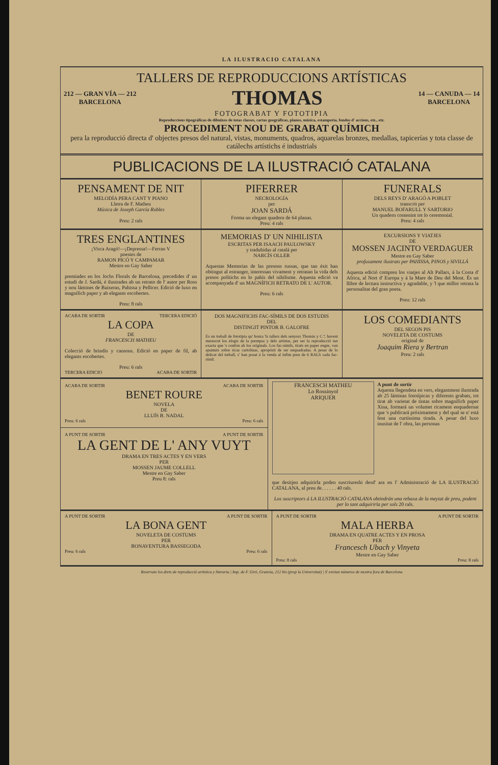LA ILUSTRACIO CATALANA
TALLERS DE REPRODUCCIONS ARTÍSTICAS
212 — GRAN VÍA — 212
BARCELONA
THOMAS
14 — CANUDA — 14
BARCELONA
FOTOGRABAT Y FOTOTIPIA
Reproduccions tipográficas de dibuixos de totas classes, cartas geográficas, planos, música, estampería, fondos d' accions, etz., etz.
PROCEDIMENT NOU DE GRABAT QUÍMICH
pera la reproducció directa d' objectes presos del natural, vistas, monuments, quadros, aquarelas bronzes, medallas, tapicerías y tota classe de catálechs artístichs é industrials
PUBLICACIONS DE LA ILUSTRACIÓ CATALANA
PENSAMENT DE NIT
MELODÍA PERA CANT Y PIANO
Lletra de F. Matheu
Música de Joseph García Robles
Preu: 2 rals
PIFERRER
NECROLOGÍA
per
JOAN SARDÁ
Forma un elegant quadern de 64 planas.
Preu: 4 rals
FUNERALS
DELS REYS D' ARAGÓ A POBLET
transcrit per
MANUEL BOFARULL Y SARTORIO
Un quadern contenint tot lo ceremonial.
Preu: 4 rals
TRES ENGLANTINES
¡Visca Aragó!—¡Depressa!—Ferran V
poesies de
RAMON PICÓ Y CAMPAMAR
Mestre en Gay Saber
premiades en los Jochs Florals de Barcelona, precedides d' un estudi de J. Sardá, é ilustrades ab un retrato de l' autor per Ross y nou lámines de Baixeras, Pahissa y Pellicer. Edició de luxo en magnífich paper y ab elegants escobertes.
Preu: 8 rals
MEMORIAS D' UN NIHILISTA
ESCRITAS PER ISAACH PAULOWSKY
y traduhidas al catalá per
NARCÍS OLLER
Aquestas Memorias de las presons russas, que tan éxit han obtingut al estranger, interessan vivament y retratan la vida dels presos polítichs en lo pahís del nihilisme. Aquesta edició va acompanyada d' un MAGNÍFICH RETRATO DE L' AUTOR.
Preu: 6 rals
EXCURSIONS Y VIATJES
DE
MOSSEN JACINTO VERDAGUER
Mestre en Gay Saber
profusament ilustrats per PAHISSA, PINOS y SIVILLÁ
Aquesta edició compren los viatjes al Alt Pallars, á la Costa d' Africa, al Nort d' Europa y á la Mare de Deu del Mont. És un llibre de lectura instructiva y agradable, y 'l que millor retrata la personalitat del gran poeta.
Preu: 12 rals
ACABA DE SORTIR TERCERA EDICIÓ
LA COPA
DE
FRANCESCH MATHEU
Colecció de brindis y cansons. Edició en paper de fil, ab elegants escobertes.
Preu: 6 rals
TERCERA EDICIO ACABA DE SORTIR
DOS MAGNIFICHS FAC-SÍMILS DE DOS ESTUDIS
DEL
DISTINGIT PINTOR B. GALOFRE
Es un treball de fototipia qu' honra 'ls tallers dels senyors Thomás y C.ª, havent merescut los elogis de la prempsa y dels artistas, per ser la reproducció tan exacta que 's confon ab los originals. Los fac-símils, tirats en paper engre, van apuntats sobre ricas cartolinas, apropósit de ser enquadradas. A pesar de lo delicat del treball, s' han posat á la venda al ínfim preu de 6 RALS cada fac-símil.
LOS COMEDIANTS
DEL SEGON PIS
NOVELETA DE COSTUMS
original de
Joaquim Riera y Bertran
Preu: 2 rals
ACABA DE SORTIR ACABA DE SORTIR
BENET ROURE
NOVELA
DE
LLUÍS B. NADAL
Preu: 6 rals Preu: 6 rals
A PUNT DE SORTIR A PUNT DE SORTIR
LA GENT DE L' ANY VUYT
DRAMA EN TRES ACTES Y EN VERS
PER
MOSSEN JAUME COLLELL
Mestre en Gay Saber
Preu 8: rals
FRANCESCH MATHEU
Lo Rossinyol
ARIQUER
A punt de sortir
Aquesta llegendeta en vers, elegantment ilustrada ab 25 láminas fototípicas y diferents grabats, tot tirat ab varietat de tintas sobre magnífich paper Xina, formará un volumet ricament enquadernat que 's publicará próximament y del qual se n' está fent una curtíssima tirada. A pesar del luxo inusitat de l' obra, las personas
que desitjen adquirirla poden suscriureshi desd' ara en l' Administració de LA ILUSTRACIÓ CATALANA, al preu de. . . . . . 40 rals.
Los suscriptors á LA ILUSTRACIÓ CATALANA obtindrán una rebaxa de la meytat de preu, podent per lo tant adquirirla per sols 20 rals.
A PUNT DE SORTIR A PUNT DE SORTIR
LA BONA GENT
NOVELETA DE COSTUMS
PER
BONAVENTURA BASSEGODA
Preu: 6 rals Preu: 6 rals
A PUNT DE SORTIR A PUNT DE SORTIR
MALA HERBA
DRAMA EN QUATRE ACTES Y EN PROSA
PER
Francesch Ubach y Vinyeta
Mestre en Gay Saber
Preu: 8 rals Preu: 8 rals
Reservats los drets de reproducció artística y literaria | Imp. de F. Giró, Granvia, 212 bis (prop la Universitat) | S' envian números de mostra fora de Barcelona